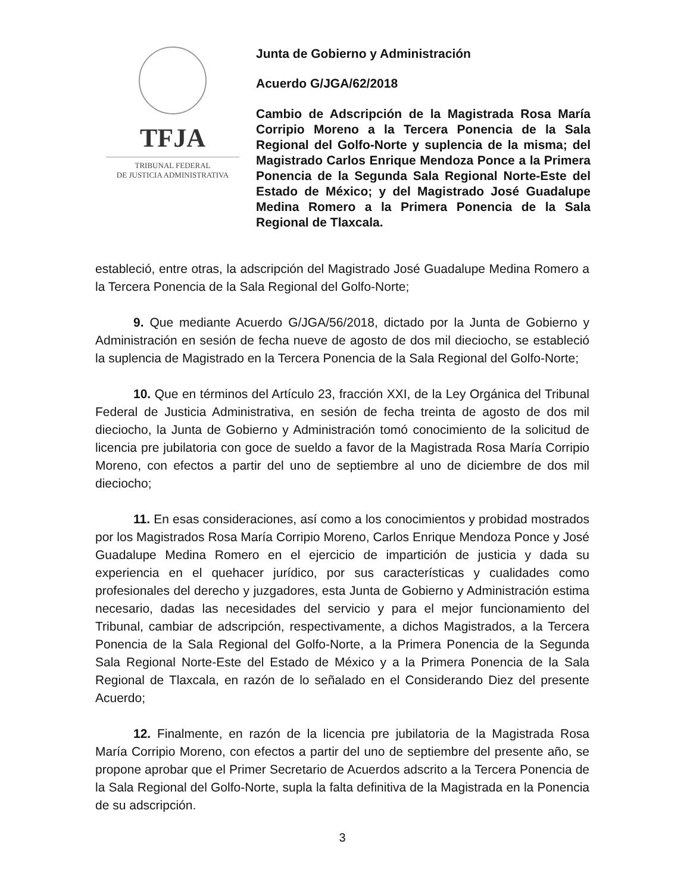TFJA
TRIBUNAL FEDERAL
DE JUSTICIA ADMINISTRATIVA
Junta de Gobierno y Administración
Acuerdo G/JGA/62/2018
Cambio de Adscripción de la Magistrada Rosa María Corripio Moreno a la Tercera Ponencia de la Sala Regional del Golfo-Norte y suplencia de la misma; del Magistrado Carlos Enrique Mendoza Ponce a la Primera Ponencia de la Segunda Sala Regional Norte-Este del Estado de México; y del Magistrado José Guadalupe Medina Romero a la Primera Ponencia de la Sala Regional de Tlaxcala.
estableció, entre otras, la adscripción del Magistrado José Guadalupe Medina Romero a la Tercera Ponencia de la Sala Regional del Golfo-Norte;
9. Que mediante Acuerdo G/JGA/56/2018, dictado por la Junta de Gobierno y Administración en sesión de fecha nueve de agosto de dos mil dieciocho, se estableció la suplencia de Magistrado en la Tercera Ponencia de la Sala Regional del Golfo-Norte;
10. Que en términos del Artículo 23, fracción XXI, de la Ley Orgánica del Tribunal Federal de Justicia Administrativa, en sesión de fecha treinta de agosto de dos mil dieciocho, la Junta de Gobierno y Administración tomó conocimiento de la solicitud de licencia pre jubilatoria con goce de sueldo a favor de la Magistrada Rosa María Corripio Moreno, con efectos a partir del uno de septiembre al uno de diciembre de dos mil dieciocho;
11. En esas consideraciones, así como a los conocimientos y probidad mostrados por los Magistrados Rosa María Corripio Moreno, Carlos Enrique Mendoza Ponce y José Guadalupe Medina Romero en el ejercicio de impartición de justicia y dada su experiencia en el quehacer jurídico, por sus características y cualidades como profesionales del derecho y juzgadores, esta Junta de Gobierno y Administración estima necesario, dadas las necesidades del servicio y para el mejor funcionamiento del Tribunal, cambiar de adscripción, respectivamente, a dichos Magistrados, a la Tercera Ponencia de la Sala Regional del Golfo-Norte, a la Primera Ponencia de la Segunda Sala Regional Norte-Este del Estado de México y a la Primera Ponencia de la Sala Regional de Tlaxcala, en razón de lo señalado en el Considerando Diez del presente Acuerdo;
12. Finalmente, en razón de la licencia pre jubilatoria de la Magistrada Rosa María Corripio Moreno, con efectos a partir del uno de septiembre del presente año, se propone aprobar que el Primer Secretario de Acuerdos adscrito a la Tercera Ponencia de la Sala Regional del Golfo-Norte, supla la falta definitiva de la Magistrada en la Ponencia de su adscripción.
3